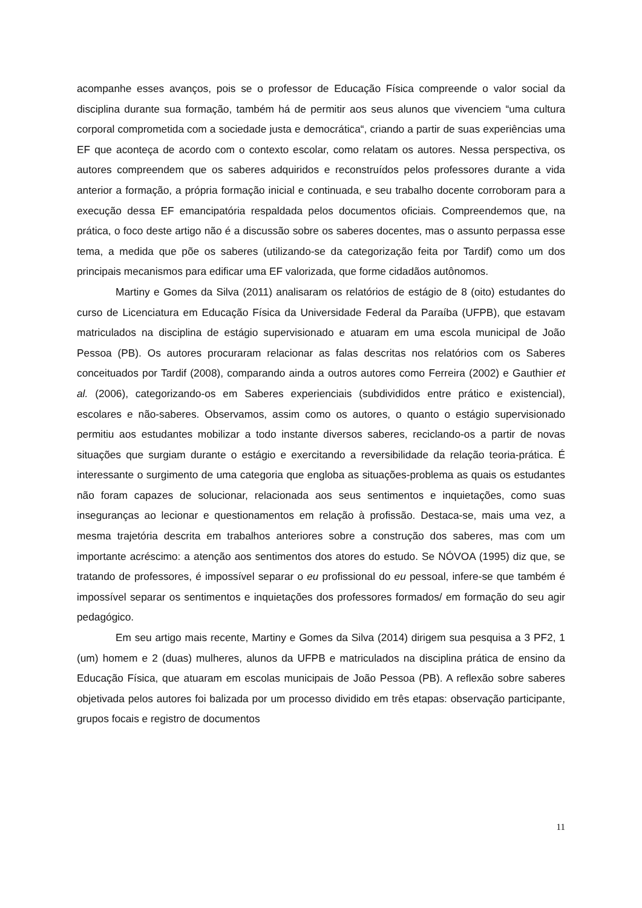acompanhe esses avanços, pois se o professor de Educação Física compreende o valor social da disciplina durante sua formação, também há de permitir aos seus alunos que vivenciem “uma cultura corporal comprometida com a sociedade justa e democrática“, criando a partir de suas experiências uma EF que aconteça de acordo com o contexto escolar, como relatam os autores. Nessa perspectiva, os autores compreendem que os saberes adquiridos e reconstruídos pelos professores durante a vida anterior a formação, a própria formação inicial e continuada, e seu trabalho docente corroboram para a execução dessa EF emancipatória respaldada pelos documentos oficiais. Compreendemos que, na prática, o foco deste artigo não é a discussão sobre os saberes docentes, mas o assunto perpassa esse tema, a medida que põe os saberes (utilizando-se da categorização feita por Tardif) como um dos principais mecanismos para edificar uma EF valorizada, que forme cidadãos autônomos.
Martiny e Gomes da Silva (2011) analisaram os relatórios de estágio de 8 (oito) estudantes do curso de Licenciatura em Educação Física da Universidade Federal da Paraíba (UFPB), que estavam matriculados na disciplina de estágio supervisionado e atuaram em uma escola municipal de João Pessoa (PB). Os autores procuraram relacionar as falas descritas nos relatórios com os Saberes conceituados por Tardif (2008), comparando ainda a outros autores como Ferreira (2002) e Gauthier et al. (2006), categorizando-os em Saberes experienciais (subdivididos entre prático e existencial), escolares e não-saberes. Observamos, assim como os autores, o quanto o estágio supervisionado permitiu aos estudantes mobilizar a todo instante diversos saberes, reciclando-os a partir de novas situações que surgiam durante o estágio e exercitando a reversibilidade da relação teoria-prática. É interessante o surgimento de uma categoria que engloba as situações-problema as quais os estudantes não foram capazes de solucionar, relacionada aos seus sentimentos e inquietações, como suas inseguranças ao lecionar e questionamentos em relação à profissão. Destaca-se, mais uma vez, a mesma trajetória descrita em trabalhos anteriores sobre a construção dos saberes, mas com um importante acréscimo: a atenção aos sentimentos dos atores do estudo. Se NÓVOA (1995) diz que, se tratando de professores, é impossível separar o eu profissional do eu pessoal, infere-se que também é impossível separar os sentimentos e inquietações dos professores formados/ em formação do seu agir pedagógico.
Em seu artigo mais recente, Martiny e Gomes da Silva (2014) dirigem sua pesquisa a 3 PF2, 1 (um) homem e 2 (duas) mulheres, alunos da UFPB e matriculados na disciplina prática de ensino da Educação Física, que atuaram em escolas municipais de João Pessoa (PB). A reflexão sobre saberes objetivada pelos autores foi balizada por um processo dividido em três etapas: observação participante, grupos focais e registro de documentos
11